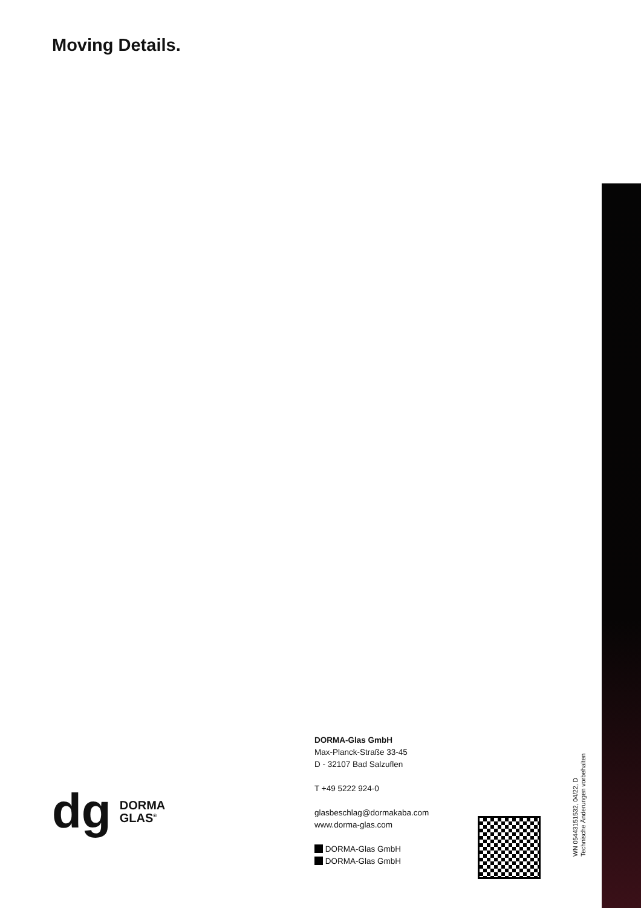Moving Details.
dg
DORMA
GLAS<sup>®</sup>
DORMA-Glas GmbH
Max-Planck-Straße 33-45
D - 32107 Bad Salzuflen
T +49 5222 924-0
glasbeschlag@dormakaba.com
www.dorma-glas.com
DORMA-Glas GmbH
DORMA-Glas GmbH
WN 05443151532, 04/22, D
Technische Änderungen vorbehalten